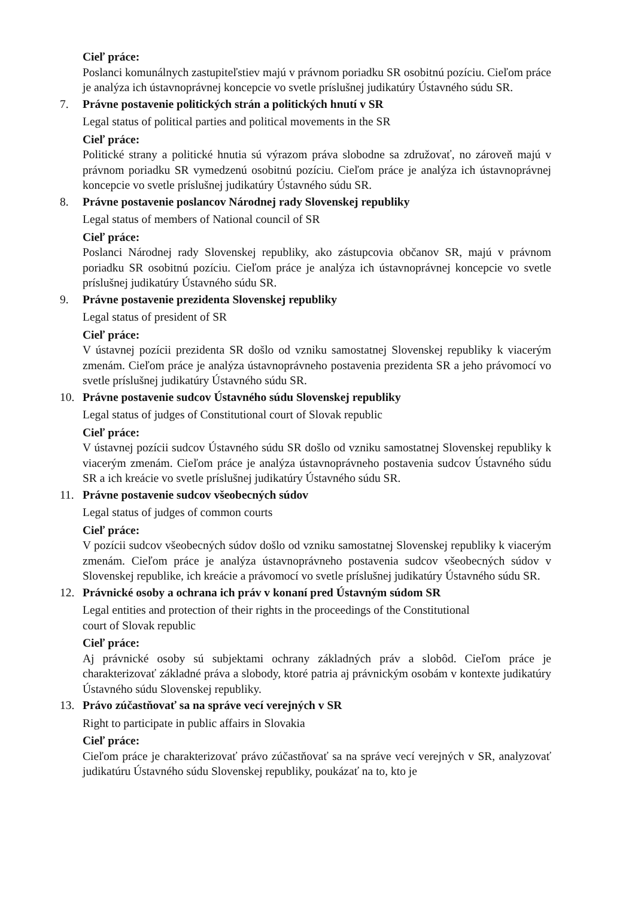Cieľ práce:
Poslanci komunálnych zastupiteľstiev majú v právnom poriadku SR osobitnú pozíciu. Cieľom práce je analýza ich ústavnoprávnej koncepcie vo svetle príslušnej judikatúry Ústavného súdu SR.
7. Právne postavenie politických strán a politických hnutí v SR
Legal status of political parties and political movements in the SR
Cieľ práce:
Politické strany a politické hnutia sú výrazom práva slobodne sa združovať, no zároveň majú v právnom poriadku SR vymedzenú osobitnú pozíciu. Cieľom práce je analýza ich ústavnoprávnej koncepcie vo svetle príslušnej judikatúry Ústavného súdu SR.
8. Právne postavenie poslancov Národnej rady Slovenskej republiky
Legal status of members of National council of SR
Cieľ práce:
Poslanci Národnej rady Slovenskej republiky, ako zástupcovia občanov SR, majú v právnom poriadku SR osobitnú pozíciu. Cieľom práce je analýza ich ústavnoprávnej koncepcie vo svetle príslušnej judikatúry Ústavného súdu SR.
9. Právne postavenie prezidenta Slovenskej republiky
Legal status of president of SR
Cieľ práce:
V ústavnej pozícii prezidenta SR došlo od vzniku samostatnej Slovenskej republiky k viacerým zmenám. Cieľom práce je analýza ústavnoprávneho postavenia prezidenta SR a jeho právomocí vo svetle príslušnej judikatúry Ústavného súdu SR.
10. Právne postavenie sudcov Ústavného súdu Slovenskej republiky
Legal status of judges of Constitutional court of Slovak republic
Cieľ práce:
V ústavnej pozícii sudcov Ústavného súdu SR došlo od vzniku samostatnej Slovenskej republiky k viacerým zmenám. Cieľom práce je analýza ústavnoprávneho postavenia sudcov Ústavného súdu SR a ich kreácie vo svetle príslušnej judikatúry Ústavného súdu SR.
11. Právne postavenie sudcov všeobecných súdov
Legal status of judges of common courts
Cieľ práce:
V pozícii sudcov všeobecných súdov došlo od vzniku samostatnej Slovenskej republiky k viacerým zmenám. Cieľom práce je analýza ústavnoprávneho postavenia sudcov všeobecných súdov v Slovenskej republike, ich kreácie a právomocí vo svetle príslušnej judikatúry Ústavného súdu SR.
12. Právnické osoby a ochrana ich práv v konaní pred Ústavným súdom SR
Legal entities and protection of their rights in the proceedings of the Constitutional
court of Slovak republic
Cieľ práce:
Aj právnické osoby sú subjektami ochrany základných práv a slobôd. Cieľom práce je charakterizovať základné práva a slobody, ktoré patria aj právnickým osobám v kontexte judikatúry Ústavného súdu Slovenskej republiky.
13. Právo zúčastňovať sa na správe vecí verejných v SR
Right to participate in public affairs in Slovakia
Cieľ práce:
Cieľom práce je charakterizovať právo zúčastňovať sa na správe vecí verejných v SR, analyzovať judikatúru Ústavného súdu Slovenskej republiky, poukázať na to, kto je